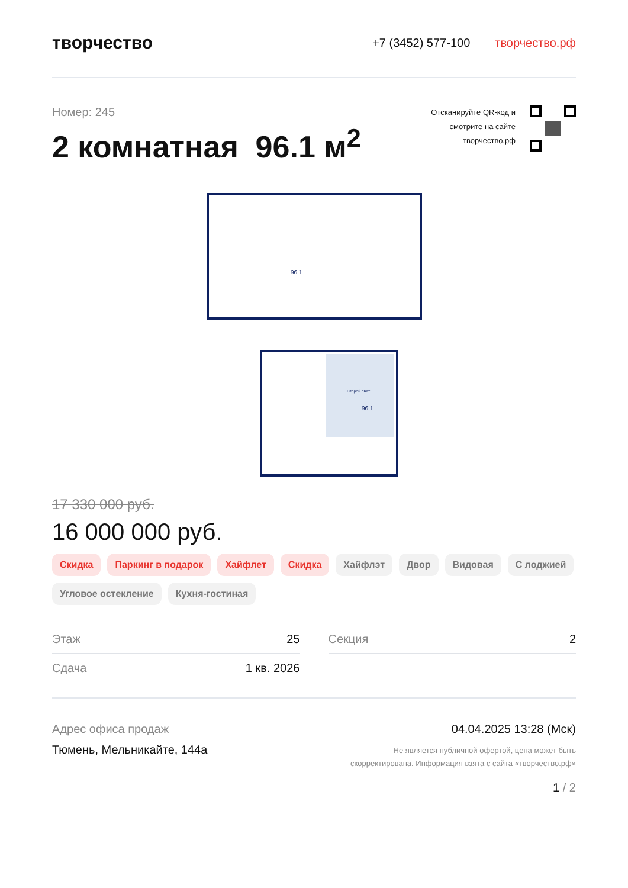творчество
+7 (3452) 577-100 творчество.рф
Номер: 245
2 комнатная 96.1 м<sup>2</sup>
Отсканируйте QR-код и
смотрите на сайте
творчество.рф
96,1
96,1
Второй свет
17 330 000 руб.
16 000 000 руб.
Скидка Паркинг в подарок Хайфлет Скидка Хайфлэт Двор Видовая С лоджией Угловое остекление Кухня-гостиная
Этаж 25
Сдача 1 кв. 2026
Секция 2
Адрес офиса продаж
Тюмень, Мельникайте, 144а
04.04.2025 13:28 (Мск)
Не является публичной офертой, цена может быть
скорректирована. Информация взята с сайта «творчество.рф»
1 / 2